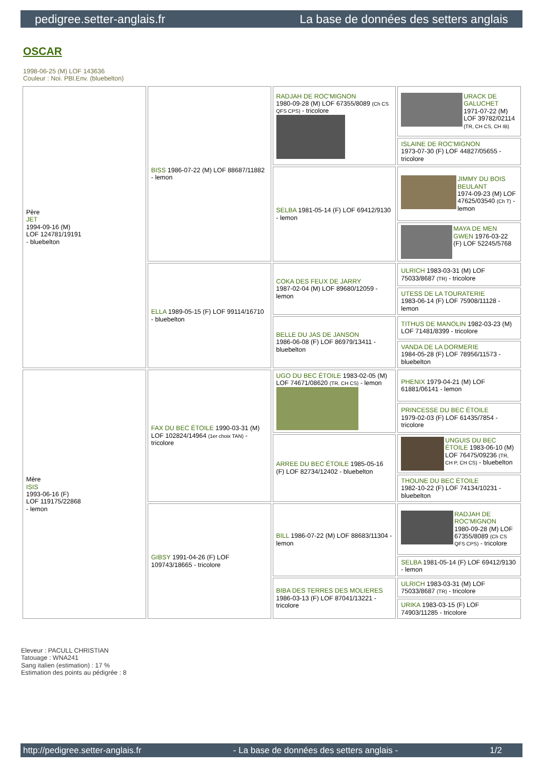pedigree.setter-anglais.fr La base de données des setters anglais
OSCAR
1998-06-25 (M) LOF 143636
Couleur : Noi. PBl.Env. (bluebelton)
| Père JET 1994-09-16 (M) LOF 124781/19191 - bluebelton | BISS 1986-07-22 (M) LOF 88687/11882 - lemon | RADJAH DE ROC'MIGNON 1980-09-28 (M) LOF 67355/8089 (Ch CS QFS CPS) - tricolore | URACK DE GALUCHET 1971-07-22 (M) LOF 39782/02114 (TR, CH CS, CH IB) |
| | | | ISLAINE DE ROC'MIGNON 1973-07-30 (F) LOF 44827/05655 - tricolore |
| | | SELBA 1981-05-14 (F) LOF 69412/9130 - lemon | JIMMY DU BOIS BEULANT 1974-09-23 (M) LOF 47625/03540 (Ch T) - lemon |
| | | | MAYA DE MEN GWEN 1976-03-22 (F) LOF 52245/5768 |
| | ELLA 1989-05-15 (F) LOF 99114/16710 - bluebelton | COKA DES FEUX DE JARRY 1987-02-04 (M) LOF 89680/12059 - lemon | ULRICH 1983-03-31 (M) LOF 75033/8687 (TR) - tricolore |
| | | | UTESS DE LA TOURATERIE 1983-06-14 (F) LOF 75908/11128 - lemon |
| | | BELLE DU JAS DE JANSON 1986-06-08 (F) LOF 86979/13411 - bluebelton | TITHUS DE MANOLIN 1982-03-23 (M) LOF 71481/8399 - tricolore |
| | | | VANDA DE LA DORMERIE 1984-05-28 (F) LOF 78956/11573 - bluebelton |
| Mère ISIS 1993-06-16 (F) LOF 119175/22868 - lemon | FAX DU BEC ÉTOILE 1990-03-31 (M) LOF 102824/14964 (1er choix TAN) - tricolore | UGO DU BEC ÉTOILE 1983-02-05 (M) LOF 74671/08620 (TR, CH CS) - lemon | PHENIX 1979-04-21 (M) LOF 61881/06141 - lemon |
| | | | PRINCESSE DU BEC ÉTOILE 1979-02-03 (F) LOF 61435/7854 - tricolore |
| | | ARREE DU BEC ÉTOILE 1985-05-16 (F) LOF 82734/12402 - bluebelton | UNGUIS DU BEC ÉTOILE 1983-06-10 (M) LOF 76475/09236 (TR, CH P, CH CS) - bluebelton |
| | | | THOUNE DU BEC ÉTOILE 1982-10-22 (F) LOF 74134/10231 - bluebelton |
| | GIBSY 1991-04-26 (F) LOF 109743/18665 - tricolore | BILL 1986-07-22 (M) LOF 88683/11304 - lemon | RADJAH DE ROC'MIGNON 1980-09-28 (M) LOF 67355/8089 (Ch CS QFS CPS) - tricolore |
| | | | SELBA 1981-05-14 (F) LOF 69412/9130 - lemon |
| | | BIBA DES TERRES DES MOLIERES 1986-03-13 (F) LOF 87041/13221 - tricolore | ULRICH 1983-03-31 (M) LOF 75033/8687 (TR) - tricolore |
| | | | URIKA 1983-03-15 (F) LOF 74903/11285 - tricolore |
Eleveur : PACULL CHRISTIAN
Tatouage : WNA241
Sang italien (estimation) : 17 %
Estimation des points au pédigrée : 8
http://pedigree.setter-anglais.fr - La base de données des setters anglais - 1/2